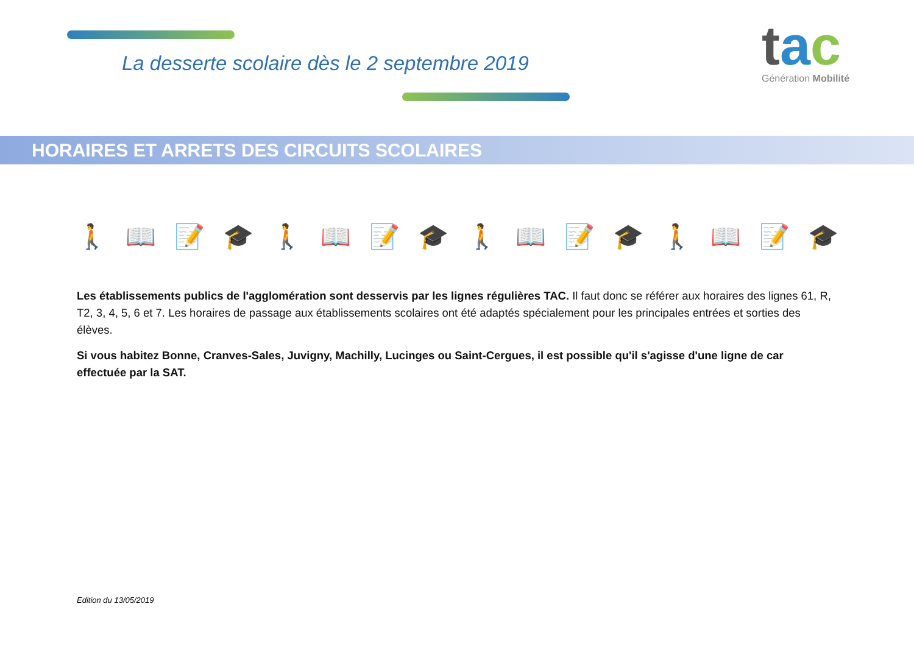La desserte scolaire dès le 2 septembre 2019
tac
Génération Mobilité
HORAIRES ET ARRETS DES CIRCUITS SCOLAIRES
🚶📖📝🎓🚶📖📝🎓🚶📖📝🎓🚶📖📝🎓
Les établissements publics de l'agglomération sont desservis par les lignes régulières TAC. Il faut donc se référer aux horaires des lignes 61, R, T2, 3, 4, 5, 6 et 7. Les horaires de passage aux établissements scolaires ont été adaptés spécialement pour les principales entrées et sorties des élèves.
Si vous habitez Bonne, Cranves-Sales, Juvigny, Machilly, Lucinges ou Saint-Cergues, il est possible qu'il s'agisse d'une ligne de car effectuée par la SAT.
Edition du 13/05/2019